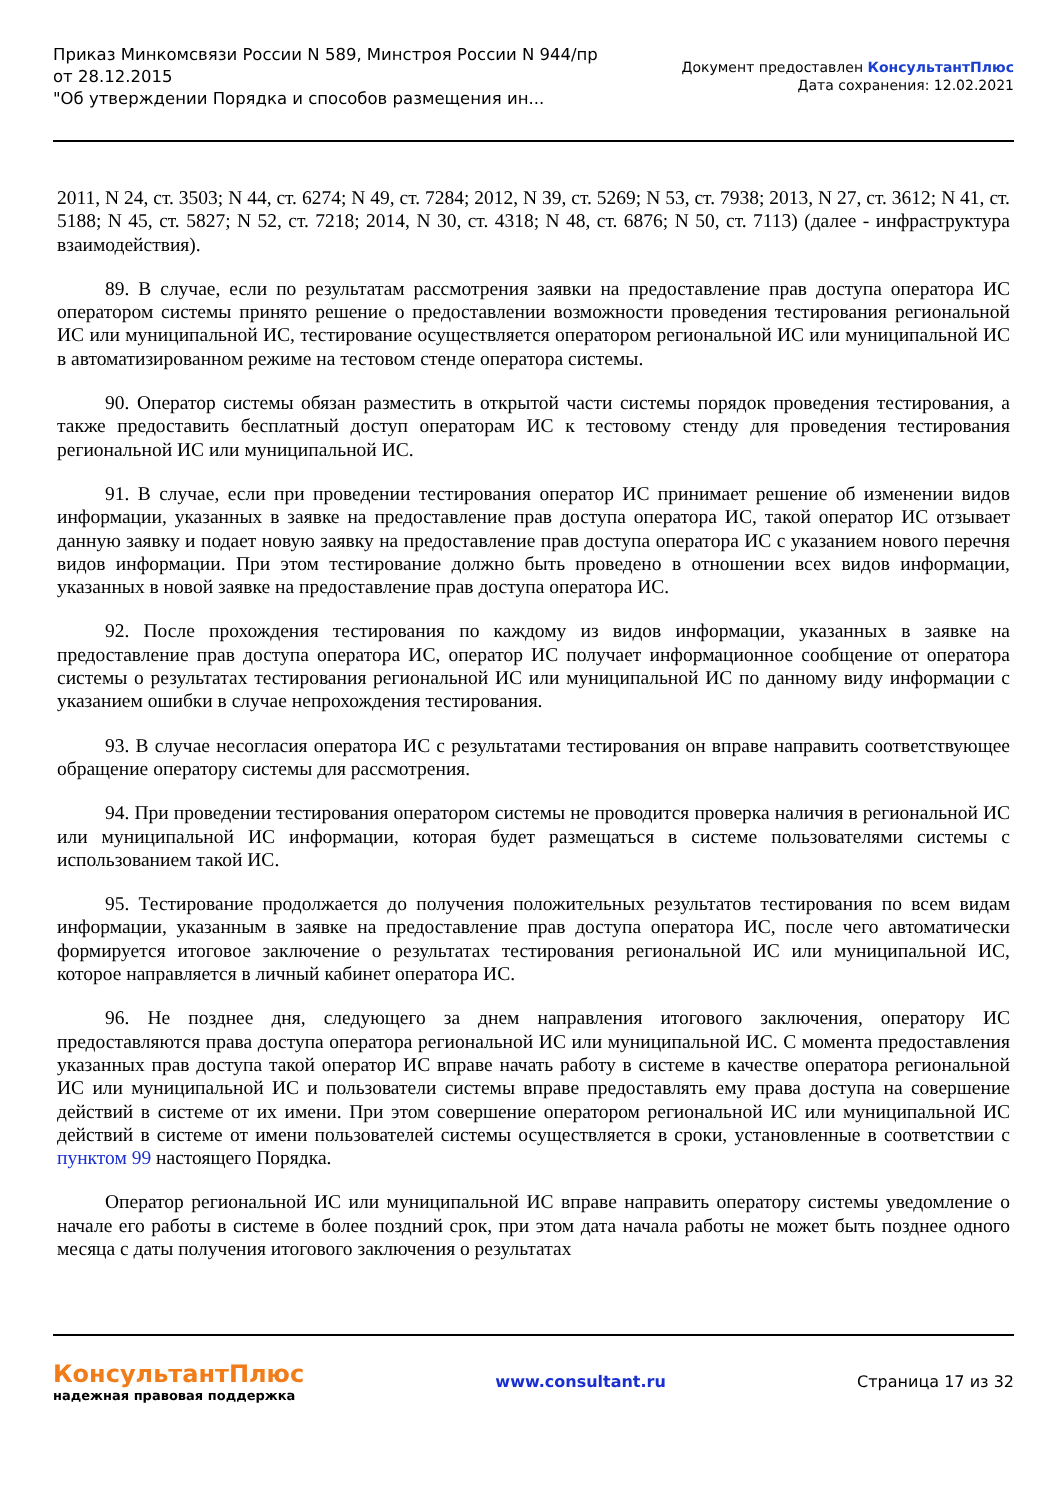Приказ Минкомсвязи России N 589, Минстроя России N 944/пр
от 28.12.2015
"Об утверждении Порядка и способов размещения ин...
Документ предоставлен КонсультантПлюс
Дата сохранения: 12.02.2021
2011, N 24, ст. 3503; N 44, ст. 6274; N 49, ст. 7284; 2012, N 39, ст. 5269; N 53, ст. 7938; 2013, N 27, ст. 3612; N 41, ст. 5188; N 45, ст. 5827; N 52, ст. 7218; 2014, N 30, ст. 4318; N 48, ст. 6876; N 50, ст. 7113) (далее - инфраструктура взаимодействия).
89. В случае, если по результатам рассмотрения заявки на предоставление прав доступа оператора ИС оператором системы принято решение о предоставлении возможности проведения тестирования региональной ИС или муниципальной ИС, тестирование осуществляется оператором региональной ИС или муниципальной ИС в автоматизированном режиме на тестовом стенде оператора системы.
90. Оператор системы обязан разместить в открытой части системы порядок проведения тестирования, а также предоставить бесплатный доступ операторам ИС к тестовому стенду для проведения тестирования региональной ИС или муниципальной ИС.
91. В случае, если при проведении тестирования оператор ИС принимает решение об изменении видов информации, указанных в заявке на предоставление прав доступа оператора ИС, такой оператор ИС отзывает данную заявку и подает новую заявку на предоставление прав доступа оператора ИС с указанием нового перечня видов информации. При этом тестирование должно быть проведено в отношении всех видов информации, указанных в новой заявке на предоставление прав доступа оператора ИС.
92. После прохождения тестирования по каждому из видов информации, указанных в заявке на предоставление прав доступа оператора ИС, оператор ИС получает информационное сообщение от оператора системы о результатах тестирования региональной ИС или муниципальной ИС по данному виду информации с указанием ошибки в случае непрохождения тестирования.
93. В случае несогласия оператора ИС с результатами тестирования он вправе направить соответствующее обращение оператору системы для рассмотрения.
94. При проведении тестирования оператором системы не проводится проверка наличия в региональной ИС или муниципальной ИС информации, которая будет размещаться в системе пользователями системы с использованием такой ИС.
95. Тестирование продолжается до получения положительных результатов тестирования по всем видам информации, указанным в заявке на предоставление прав доступа оператора ИС, после чего автоматически формируется итоговое заключение о результатах тестирования региональной ИС или муниципальной ИС, которое направляется в личный кабинет оператора ИС.
96. Не позднее дня, следующего за днем направления итогового заключения, оператору ИС предоставляются права доступа оператора региональной ИС или муниципальной ИС. С момента предоставления указанных прав доступа такой оператор ИС вправе начать работу в системе в качестве оператора региональной ИС или муниципальной ИС и пользователи системы вправе предоставлять ему права доступа на совершение действий в системе от их имени. При этом совершение оператором региональной ИС или муниципальной ИС действий в системе от имени пользователей системы осуществляется в сроки, установленные в соответствии с пунктом 99 настоящего Порядка.
Оператор региональной ИС или муниципальной ИС вправе направить оператору системы уведомление о начале его работы в системе в более поздний срок, при этом дата начала работы не может быть позднее одного месяца с даты получения итогового заключения о результатах
КонсультантПлюс
надежная правовая поддержка
www.consultant.ru Страница 17 из 32